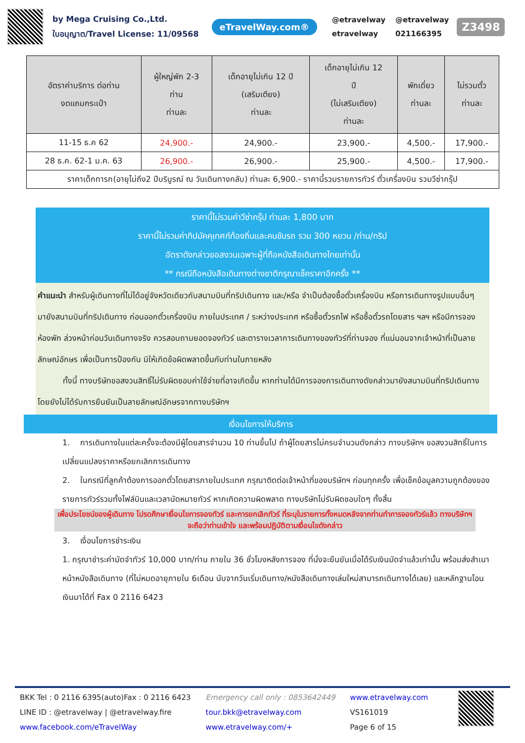by Mega Cruising Co.,Ltd.
ใบอนุญาต/Travel License: 11/09568
eTravelWay.com®
@etravelway @etravelway etravelway 021166395
Z3498
| อัตราค่าบริการ ต่อท่าน งดแถมกระเป๋า | ผู้ใหญ่พัก 2-3 ท่าน ท่านละ | เด็กอายุไม่เกิน 12 ปี (เสริมเตียง) ท่านละ | เด็กอายุไม่เกิน 12 ปี (ไม่เสริมเตียง) ท่านละ | พักเดี่ยว ท่านละ | ไม่รวมตั๋ว ท่านละ |
| --- | --- | --- | --- | --- | --- |
| 11-15 ธ.ค 62 | 24,900.- | 24,900.- | 23,900.- | 4,500.- | 17,900.- |
| 28 ธ.ค. 62-1 ม.ค. 63 | 26,900.- | 26,900.- | 25,900.- | 4,500.- | 17,900.- |
| ราคาเด็กทารก(อายุไม่ถึง2 ปีบริบูรณ์ ณ วันเดินทางกลับ) ท่านละ 6,900.- ราคานี้รวมรายการทัวร์ ตั๋วเครื่องบิน รวมวีซ่ากรุ๊ป | | | | | |
ราคานี้ไม่รวมค่าวีซ่ากรุ๊ป ท่านละ 1,800 บาท
ราคานี้ไม่รวมค่าทิปมัคคุเทศก์ท้องถิ่นและคนขับรถ รวม 300 หยวน /ท่าน/ทริป
อัตราดังกล่าวขอสงวนเฉพาะผู้ที่ถือหนังสือเดินทางไทยเท่านั้น
** กรณีถือหนังสือเดินทางต่างชาติกรุณาเช็คราคาอีกครั้ง **
คำแนะนำ สำหรับผู้เดินทางที่ไม่ได้อยู่จังหวัดเดียวกับสนามบินที่ทริปเดินทาง และ/หรือ จำเป็นต้องซื้อตั๋วเครื่องบิน หรือการเดินทางรูปแบบอื่นๆ มายังสนามบินที่ทริปเดินทาง ก่อนออกตั๋วเครื่องบิน ภายในประเทศ / ระหว่างประเทศ หรือซื้อตั๋วรถไฟ หรือซื้อตั๋วรถโดยสาร ฯลฯ หรือมีการจองห้องพัก ล่วงหน้าก่อนวันเดินทางจริง ควรสอบถามยอดจองทัวร์ และตารางเวลาการเดินทางของทัวร์ที่ท่านจอง ที่แน่นอนจากเจ้าหน้าที่เป็นลายลักษณ์อักษร เพื่อเป็นการป้องกัน มิให้เกิดข้อผิดพลาดขึ้นกับท่านในภายหลัง
ทั้งนี้ ทางบริษัทขอสงวนสิทธิ์ไม่รับผิดชอบค่าใช้จ่ายที่อาจเกิดขึ้น หากท่านได้มีการจองการเดินทางดังกล่าวมายังสนามบินที่ทริปเดินทาง โดยยังไม่ได้รับการยืนยันเป็นลายลักษณ์อักษรจากทางบริษัทฯ
เงื่อนไขการให้บริการ
1. การเดินทางในแต่ละครั้งจะต้องมีผู้โดยสารจำนวน 10 ท่านขึ้นไป ถ้าผู้โดยสารไม่ครบจำนวนดังกล่าว ทางบริษัทฯ ขอสงวนสิทธิ์ในการเปลี่ยนแปลงราคาหรือยกเลิกการเดินทาง
2. ในกรณีที่ลูกค้าต้องการออกตั๋วโดยสารภายในประเทศ กรุณาติดต่อเจ้าหน้าที่ของบริษัทฯ ก่อนทุกครั้ง เพื่อเช็คข้อมูลความถูกต้องของรายการทัวร์รวมทั้งไฟล์บินและเวลานัดหมายทัวร์ หากเกิดความผิดพลาด ทางบริษัทไม่รับผิดชอบใดๆ ทั้งสิ้น
เพื่อประโยชน์ของผู้เดินทาง โปรดศึกษาเงื่อนไขการจองทัวร์ และการยกเลิกทัวร์ ที่ระบุในรายการทั้งหมดหลังจากท่านทำการจองทัวร์แล้ว ทางบริษัทฯจะถือว่าท่านเข้าใจ และพร้อมปฏิบัติตามเงื่อนไขดังกล่าว
3. เงื่อนไขการชำระเงิน
1. กรุณาชำระค่ามัดจำทัวร์ 10,000 บาท/ท่าน ภายใน 36 ชั่วโมงหลังการจอง ที่นั่งจะยืนยันเมื่อได้รับเงินมัดจำแล้วเท่านั้น พร้อมส่งสำเนาหน้าหนังสือเดินทาง (ที่ไม่หมดอายุภายใน 6เดือน นับจากวันเริ่มเดินทาง/หนังสือเดินทางเล่มใหม่สามารถเดินทางได้เลย) และหลักฐานโอนเงินมาได้ที่ Fax 0 2116 6423
BKK Tel : 0 2116 6395(auto)Fax : 0 2116 6423
LINE ID : @etravelway | @etravelway.fire
www.facebook.com/eTravelWay
Emergency call only : 0853642449
tour.bkk@etravelway.com
www.etravelway.com/+
www.etravelway.com
VS161019
Page 6 of 15